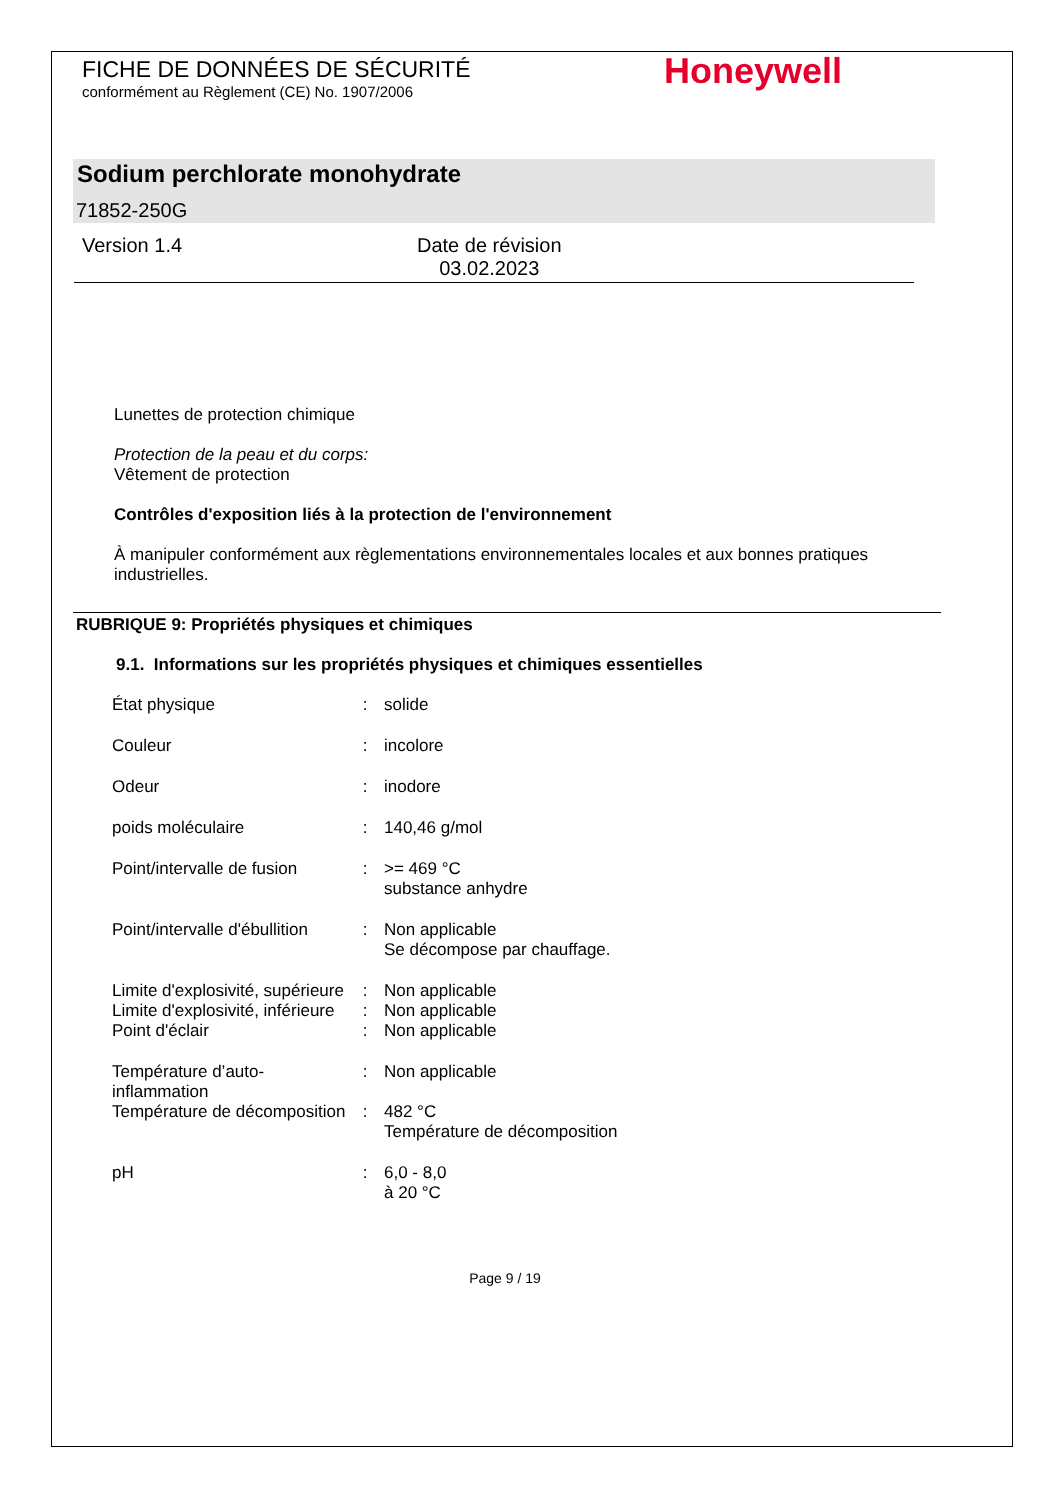FICHE DE DONNÉES DE SÉCURITÉ
conformément au Règlement (CE) No. 1907/2006
Honeywell
Sodium perchlorate monohydrate
71852-250G
Version 1.4
Date de révision
03.02.2023
Lunettes de protection chimique
Protection de la peau et du corps:
Vêtement de protection
Contrôles d'exposition liés à la protection de l'environnement
À manipuler conformément aux règlementations environnementales locales et aux bonnes pratiques industrielles.
RUBRIQUE 9: Propriétés physiques et chimiques
9.1. Informations sur les propriétés physiques et chimiques essentielles
| État physique | : | solide |
| Couleur | : | incolore |
| Odeur | : | inodore |
| poids moléculaire | : | 140,46 g/mol |
| Point/intervalle de fusion | : | >= 469 °C substance anhydre |
| Point/intervalle d'ébullition | : | Non applicable Se décompose par chauffage. |
| Limite d'explosivité, supérieure | : | Non applicable |
| Limite d'explosivité, inférieure | : | Non applicable |
| Point d'éclair | : | Non applicable |
| Température d’auto-inflammation | : | Non applicable |
| Température de décomposition | : | 482 °C Température de décomposition |
| pH | : | 6,0 - 8,0 à 20 °C |
Page 9 / 19